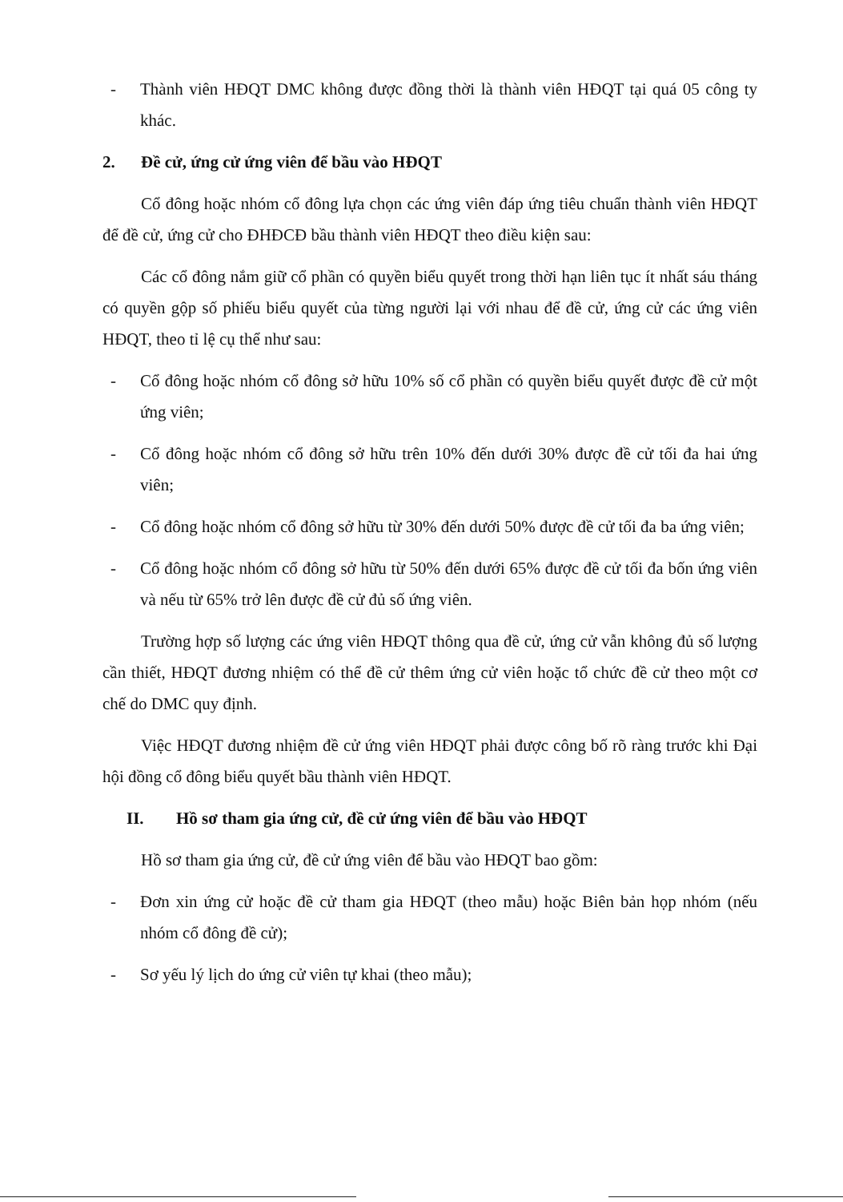- Thành viên HĐQT DMC không được đồng thời là thành viên HĐQT tại quá 05 công ty khác.
2. Đề cử, ứng cử ứng viên để bầu vào HĐQT
Cổ đông hoặc nhóm cổ đông lựa chọn các ứng viên đáp ứng tiêu chuẩn thành viên HĐQT để đề cử, ứng cử cho ĐHĐCĐ bầu thành viên HĐQT theo điều kiện sau:
Các cổ đông nắm giữ cổ phần có quyền biểu quyết trong thời hạn liên tục ít nhất sáu tháng có quyền gộp số phiếu biểu quyết của từng người lại với nhau để đề cử, ứng cử các ứng viên HĐQT, theo tỉ lệ cụ thể như sau:
- Cổ đông hoặc nhóm cổ đông sở hữu 10% số cổ phần có quyền biểu quyết được đề cử một ứng viên;
- Cổ đông hoặc nhóm cổ đông sở hữu trên 10% đến dưới 30% được đề cử tối đa hai ứng viên;
- Cổ đông hoặc nhóm cổ đông sở hữu từ 30% đến dưới 50% được đề cử tối đa ba ứng viên;
- Cổ đông hoặc nhóm cổ đông sở hữu từ 50% đến dưới 65% được đề cử tối đa bốn ứng viên và nếu từ 65% trở lên được đề cử đủ số ứng viên.
Trường hợp số lượng các ứng viên HĐQT thông qua đề cử, ứng cử vẫn không đủ số lượng cần thiết, HĐQT đương nhiệm có thể đề cử thêm ứng cử viên hoặc tổ chức đề cử theo một cơ chế do DMC quy định.
Việc HĐQT đương nhiệm đề cử ứng viên HĐQT phải được công bố rõ ràng trước khi Đại hội đồng cổ đông biểu quyết bầu thành viên HĐQT.
II. Hồ sơ tham gia ứng cử, đề cử ứng viên để bầu vào HĐQT
Hồ sơ tham gia ứng cử, đề cử ứng viên để bầu vào HĐQT bao gồm:
- Đơn xin ứng cử hoặc đề cử tham gia HĐQT (theo mẫu) hoặc Biên bản họp nhóm (nếu nhóm cổ đông đề cử);
- Sơ yếu lý lịch do ứng cử viên tự khai (theo mẫu);